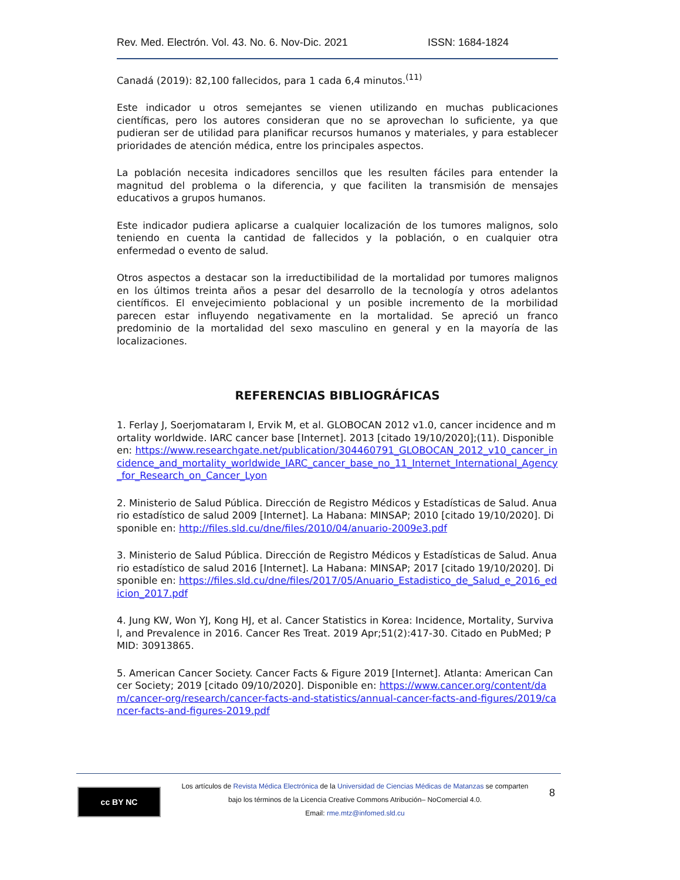Rev. Med. Electrón. Vol. 43. No. 6. Nov-Dic. 2021 ISSN: 1684-1824
Canadá (2019): 82,100 fallecidos, para 1 cada 6,4 minutos.<sup>(11)</sup>
Este indicador u otros semejantes se vienen utilizando en muchas publicaciones científicas, pero los autores consideran que no se aprovechan lo suficiente, ya que pudieran ser de utilidad para planificar recursos humanos y materiales, y para establecer prioridades de atención médica, entre los principales aspectos.
La población necesita indicadores sencillos que les resulten fáciles para entender la magnitud del problema o la diferencia, y que faciliten la transmisión de mensajes educativos a grupos humanos.
Este indicador pudiera aplicarse a cualquier localización de los tumores malignos, solo teniendo en cuenta la cantidad de fallecidos y la población, o en cualquier otra enfermedad o evento de salud.
Otros aspectos a destacar son la irreductibilidad de la mortalidad por tumores malignos en los últimos treinta años a pesar del desarrollo de la tecnología y otros adelantos científicos. El envejecimiento poblacional y un posible incremento de la morbilidad parecen estar influyendo negativamente en la mortalidad. Se apreció un franco predominio de la mortalidad del sexo masculino en general y en la mayoría de las localizaciones.
REFERENCIAS BIBLIOGRÁFICAS
1. Ferlay J, Soerjomataram I, Ervik M, et al. GLOBOCAN 2012 v1.0, cancer incidence and mortality worldwide. IARC cancer base [Internet]. 2013 [citado 19/10/2020];(11). Disponible en: https://www.researchgate.net/publication/304460791_GLOBOCAN_2012_v10_cancer_incidence_and_mortality_worldwide_IARC_cancer_base_no_11_Internet_International_Agency_for_Research_on_Cancer_Lyon
2. Ministerio de Salud Pública. Dirección de Registro Médicos y Estadísticas de Salud. Anuario estadístico de salud 2009 [Internet]. La Habana: MINSAP; 2010 [citado 19/10/2020]. Disponible en: http://files.sld.cu/dne/files/2010/04/anuario-2009e3.pdf
3. Ministerio de Salud Pública. Dirección de Registro Médicos y Estadísticas de Salud. Anuario estadístico de salud 2016 [Internet]. La Habana: MINSAP; 2017 [citado 19/10/2020]. Disponible en: https://files.sld.cu/dne/files/2017/05/Anuario_Estadistico_de_Salud_e_2016_edicion_2017.pdf
4. Jung KW, Won YJ, Kong HJ, et al. Cancer Statistics in Korea: Incidence, Mortality, Survival, and Prevalence in 2016. Cancer Res Treat. 2019 Apr;51(2):417-30. Citado en PubMed; PMID: 30913865.
5. American Cancer Society. Cancer Facts & Figure 2019 [Internet]. Atlanta: American Cancer Society; 2019 [citado 09/10/2020]. Disponible en: https://www.cancer.org/content/dam/cancer-org/research/cancer-facts-and-statistics/annual-cancer-facts-and-figures/2019/cancer-facts-and-figures-2019.pdf
cc BY NC
Los artículos de Revista Médica Electrónica de la Universidad de Ciencias Médicas de Matanzas se comparten
bajo los términos de la Licencia Creative Commons Atribución– NoComercial 4.0.
Email: rme.mtz@infomed.sld.cu
8